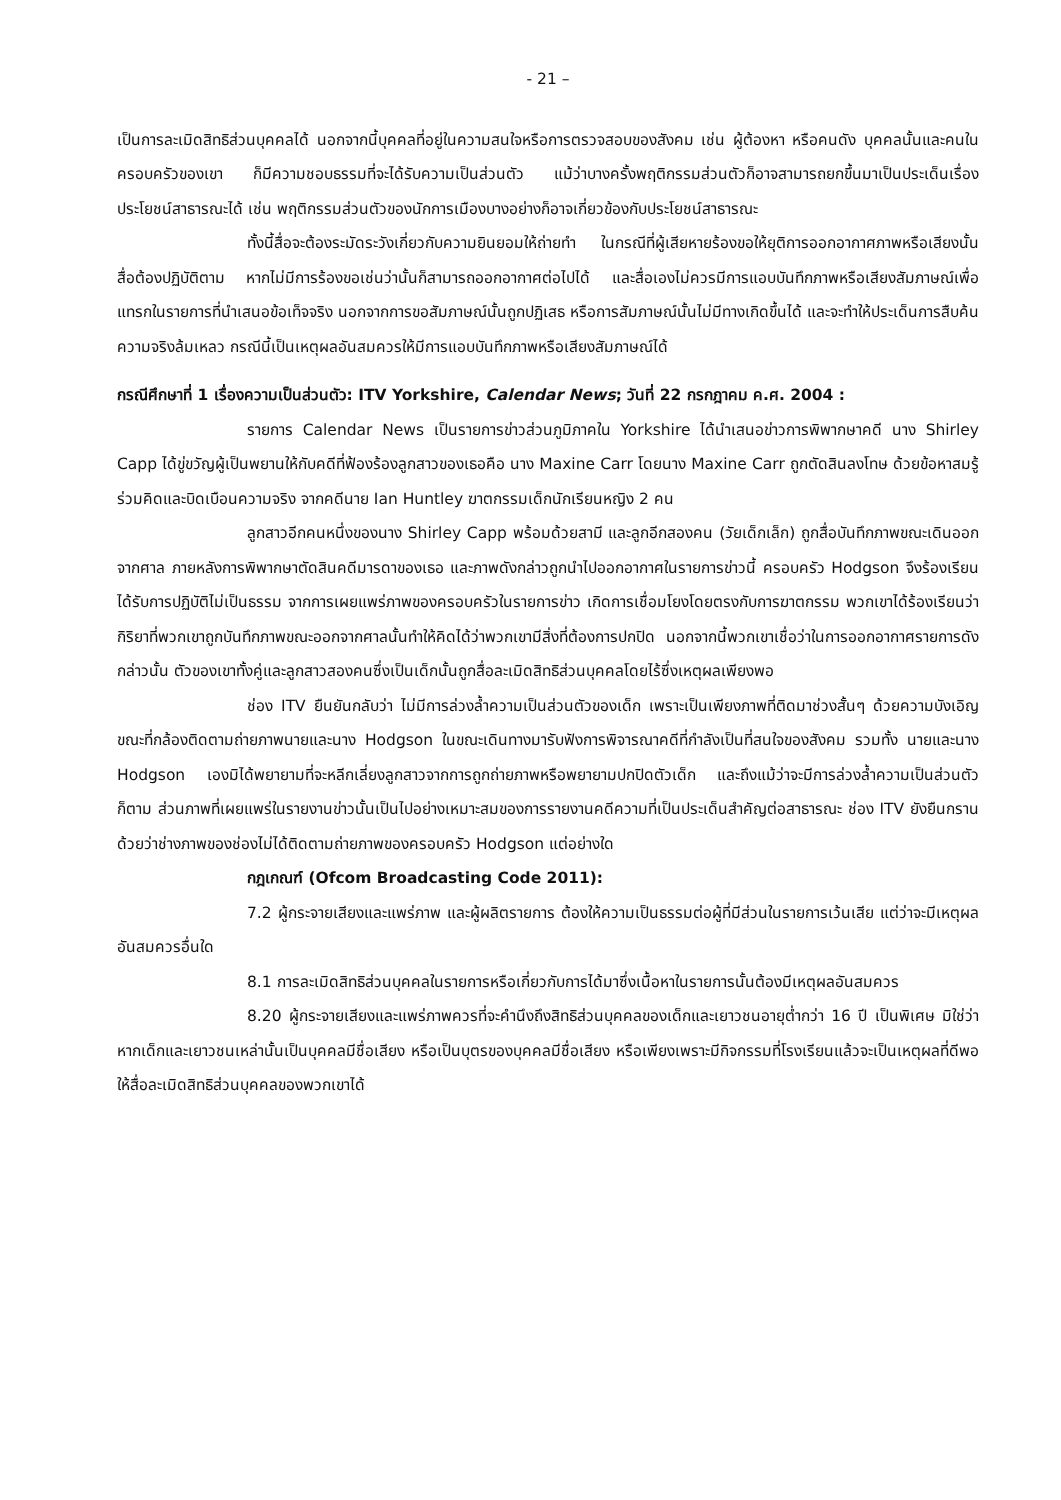- 21 –
เป็นการละเมิดสิทธิส่วนบุคคลได้ นอกจากนี้บุคคลที่อยู่ในความสนใจหรือการตรวจสอบของสังคม เช่น ผู้ต้องหา หรือคนดัง บุคคลนั้นและคนในครอบครัวของเขา ก็มีความชอบธรรมที่จะได้รับความเป็นส่วนตัว แม้ว่าบางครั้งพฤติกรรมส่วนตัวก็อาจสามารถยกขึ้นมาเป็นประเด็นเรื่องประโยชน์สาธารณะได้ เช่น พฤติกรรมส่วนตัวของนักการเมืองบางอย่างก็อาจเกี่ยวข้องกับประโยชน์สาธารณะ
ทั้งนี้สื่อจะต้องระมัดระวังเกี่ยวกับความยินยอมให้ถ่ายทำ ในกรณีที่ผู้เสียหายร้องขอให้ยุติการออกอากาศภาพหรือเสียงนั้น สื่อต้องปฏิบัติตาม หากไม่มีการร้องขอเช่นว่านั้นก็สามารถออกอากาศต่อไปได้ และสื่อเองไม่ควรมีการแอบบันทึกภาพหรือเสียงสัมภาษณ์เพื่อแทรกในรายการที่นำเสนอข้อเท็จจริง นอกจากการขอสัมภาษณ์นั้นถูกปฏิเสธ หรือการสัมภาษณ์นั้นไม่มีทางเกิดขึ้นได้ และจะทำให้ประเด็นการสืบค้นความจริงล้มเหลว กรณีนี้เป็นเหตุผลอันสมควรให้มีการแอบบันทึกภาพหรือเสียงสัมภาษณ์ได้
กรณีศึกษาที่ 1 เรื่องความเป็นส่วนตัว: ITV Yorkshire, Calendar News; วันที่ 22 กรกฎาคม ค.ศ. 2004 :
รายการ Calendar News เป็นรายการข่าวส่วนภูมิภาคใน Yorkshire ได้นำเสนอข่าวการพิพากษาคดี นาง Shirley Capp ได้ขู่ขวัญผู้เป็นพยานให้กับคดีที่ฟ้องร้องลูกสาวของเธอคือ นาง Maxine Carr โดยนาง Maxine Carr ถูกตัดสินลงโทษ ด้วยข้อหาสมรู้ร่วมคิดและบิดเบือนความจริง จากคดีนาย Ian Huntley ฆาตกรรมเด็กนักเรียนหญิง 2 คน
ลูกสาวอีกคนหนึ่งของนาง Shirley Capp พร้อมด้วยสามี และลูกอีกสองคน (วัยเด็กเล็ก) ถูกสื่อบันทึกภาพขณะเดินออกจากศาล ภายหลังการพิพากษาตัดสินคดีมารดาของเธอ และภาพดังกล่าวถูกนำไปออกอากาศในรายการข่าวนี้ ครอบครัว Hodgson จึงร้องเรียนได้รับการปฏิบัติไม่เป็นธรรม จากการเผยแพร่ภาพของครอบครัวในรายการข่าว เกิดการเชื่อมโยงโดยตรงกับการฆาตกรรม พวกเขาได้ร้องเรียนว่ากิริยาที่พวกเขาถูกบันทึกภาพขณะออกจากศาลนั้นทำให้คิดได้ว่าพวกเขามีสิ่งที่ต้องการปกปิด นอกจากนี้พวกเขาเชื่อว่าในการออกอากาศรายการดังกล่าวนั้น ตัวของเขาทั้งคู่และลูกสาวสองคนซึ่งเป็นเด็กนั้นถูกสื่อละเมิดสิทธิส่วนบุคคลโดยไร้ซึ่งเหตุผลเพียงพอ
ช่อง ITV ยืนยันกลับว่า ไม่มีการล่วงล้ำความเป็นส่วนตัวของเด็ก เพราะเป็นเพียงภาพที่ติดมาช่วงสั้นๆ ด้วยความบังเอิญขณะที่กล้องติดตามถ่ายภาพนายและนาง Hodgson ในขณะเดินทางมารับฟังการพิจารณาคดีที่กำลังเป็นที่สนใจของสังคม รวมทั้ง นายและนาง Hodgson เองมิได้พยายามที่จะหลีกเลี่ยงลูกสาวจากการถูกถ่ายภาพหรือพยายามปกปิดตัวเด็ก และถึงแม้ว่าจะมีการล่วงล้ำความเป็นส่วนตัวก็ตาม ส่วนภาพที่เผยแพร่ในรายงานข่าวนั้นเป็นไปอย่างเหมาะสมของการรายงานคดีความที่เป็นประเด็นสำคัญต่อสาธารณะ ช่อง ITV ยังยืนกรานด้วยว่าช่างภาพของช่องไม่ได้ติดตามถ่ายภาพของครอบครัว Hodgson แต่อย่างใด
กฎเกณฑ์ (Ofcom Broadcasting Code 2011):
7.2 ผู้กระจายเสียงและแพร่ภาพ และผู้ผลิตรายการ ต้องให้ความเป็นธรรมต่อผู้ที่มีส่วนในรายการเว้นเสีย แต่ว่าจะมีเหตุผลอันสมควรอื่นใด
8.1 การละเมิดสิทธิส่วนบุคคลในรายการหรือเกี่ยวกับการได้มาซึ่งเนื้อหาในรายการนั้นต้องมีเหตุผลอันสมควร
8.20 ผู้กระจายเสียงและแพร่ภาพควรที่จะคำนึงถึงสิทธิส่วนบุคคลของเด็กและเยาวชนอายุต่ำกว่า 16 ปี เป็นพิเศษ มิใช่ว่าหากเด็กและเยาวชนเหล่านั้นเป็นบุคคลมีชื่อเสียง หรือเป็นบุตรของบุคคลมีชื่อเสียง หรือเพียงเพราะมีกิจกรรมที่โรงเรียนแล้วจะเป็นเหตุผลที่ดีพอให้สื่อละเมิดสิทธิส่วนบุคคลของพวกเขาได้